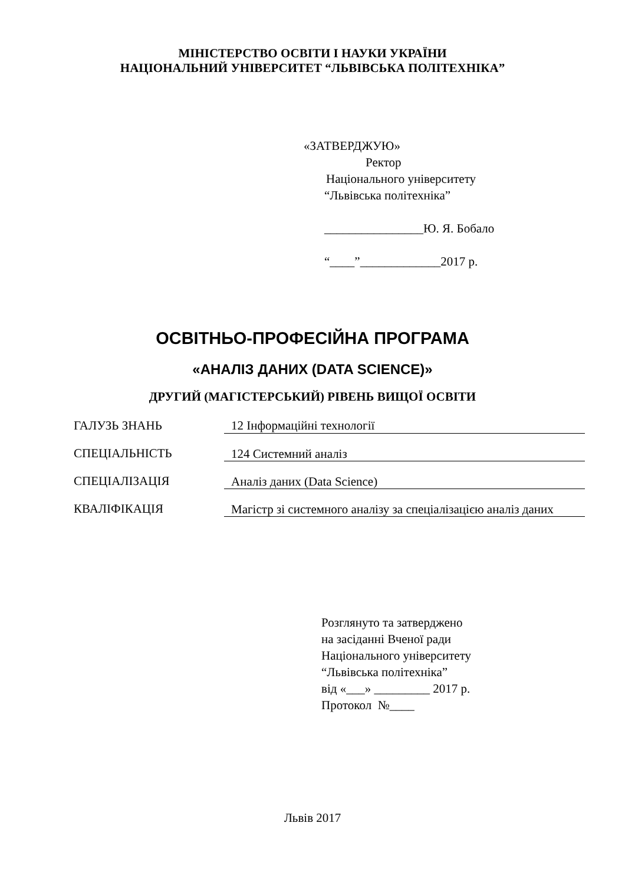МІНІСТЕРСТВО ОСВІТИ І НАУКИ УКРАЇНИ
НАЦІОНАЛЬНИЙ УНІВЕРСИТЕТ “ЛЬВІВСЬКА ПОЛІТЕХНІКА”
«ЗАТВЕРДЖУЮ»
Ректор
Національного університету
“Львівська політехніка”
________________Ю. Я. Бобало
“____”_____________2017 р.
ОСВІТНЬО-ПРОФЕСІЙНА ПРОГРАМА
«АНАЛІЗ ДАНИХ (DATA SCIENCE)»
ДРУГИЙ (МАГІСТЕРСЬКИЙ) РІВЕНЬ ВИЩОЇ ОСВІТИ
| ГАЛУЗЬ ЗНАНЬ | 12 Інформаційні технології |
| СПЕЦІАЛЬНІСТЬ | 124 Системний аналіз |
| СПЕЦІАЛІЗАЦІЯ | Аналіз даних (Data Science) |
| КВАЛІФІКАЦІЯ | Магістр зі системного аналізу за спеціалізацією аналіз даних |
Розглянуто та затверджено
на засіданні Вченої ради
Національного університету
“Львівська політехніка”
від «___» _________ 2017 р.
Протокол №____
Львів 2017